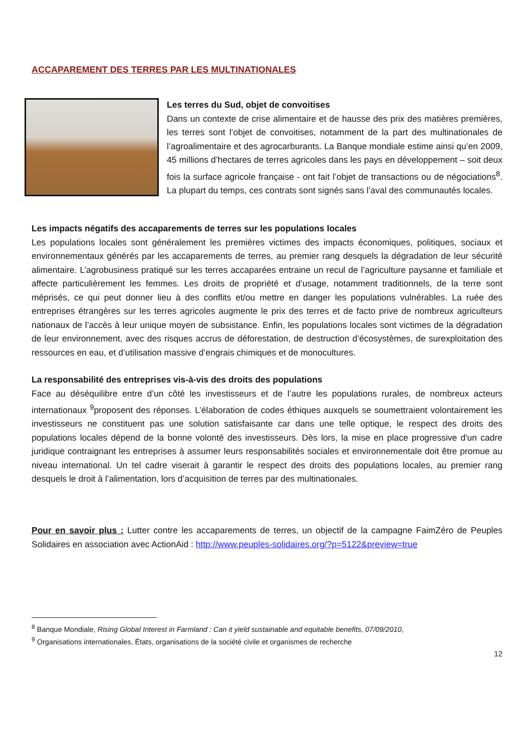ACCAPAREMENT DES TERRES PAR LES MULTINATIONALES
Les terres du Sud, objet de convoitises
Dans un contexte de crise alimentaire et de hausse des prix des matières premières, les terres sont l’objet de convoitises, notamment de la part des multinationales de l’agroalimentaire et des agrocarburants. La Banque mondiale estime ainsi qu’en 2009, 45 millions d’hectares de terres agricoles dans les pays en développement – soit deux fois la surface agricole française - ont fait l’objet de transactions ou de négociations<sup>8</sup>. La plupart du temps, ces contrats sont signés sans l’aval des communautés locales.
Les impacts négatifs des accaparements de terres sur les populations locales
Les populations locales sont généralement les premières victimes des impacts économiques, politiques, sociaux et environnementaux générés par les accaparements de terres, au premier rang desquels la dégradation de leur sécurité alimentaire. L’agrobusiness pratiqué sur les terres accaparées entraine un recul de l’agriculture paysanne et familiale et affecte particulièrement les femmes. Les droits de propriété et d’usage, notamment traditionnels, de la terre sont méprisés, ce qui peut donner lieu à des conflits et/ou mettre en danger les populations vulnérables. La ruée des entreprises étrangères sur les terres agricoles augmente le prix des terres et de facto prive de nombreux agriculteurs nationaux de l’accès à leur unique moyen de subsistance. Enfin, les populations locales sont victimes de la dégradation de leur environnement, avec des risques accrus de déforestation, de destruction d’écosystèmes, de surexploitation des ressources en eau, et d’utilisation massive d’engrais chimiques et de monocultures.
La responsabilité des entreprises vis-à-vis des droits des populations
Face au déséquilibre entre d’un côté les investisseurs et de l’autre les populations rurales, de nombreux acteurs internationaux <sup>9</sup>proposent des réponses. L’élaboration de codes éthiques auxquels se soumettraient volontairement les investisseurs ne constituent pas une solution satisfaisante car dans une telle optique, le respect des droits des populations locales dépend de la bonne volonté des investisseurs. Dès lors, la mise en place progressive d'un cadre juridique contraignant les entreprises à assumer leurs responsabilités sociales et environnementale doit être promue au niveau international. Un tel cadre viserait à garantir le respect des droits des populations locales, au premier rang desquels le droit à l’alimentation, lors d’acquisition de terres par des multinationales.
Pour en savoir plus : Lutter contre les accaparements de terres, un objectif de la campagne FaimZéro de Peuples Solidaires en association avec ActionAid : http://www.peuples-solidaires.org/?p=5122&preview=true
<sup>8</sup> Banque Mondiale, Rising Global Interest in Farmland : Can it yield sustainable and equitable benefits, 07/09/2010,
<sup>9</sup> Organisations internationales, États, organisations de la société civile et organismes de recherche
12